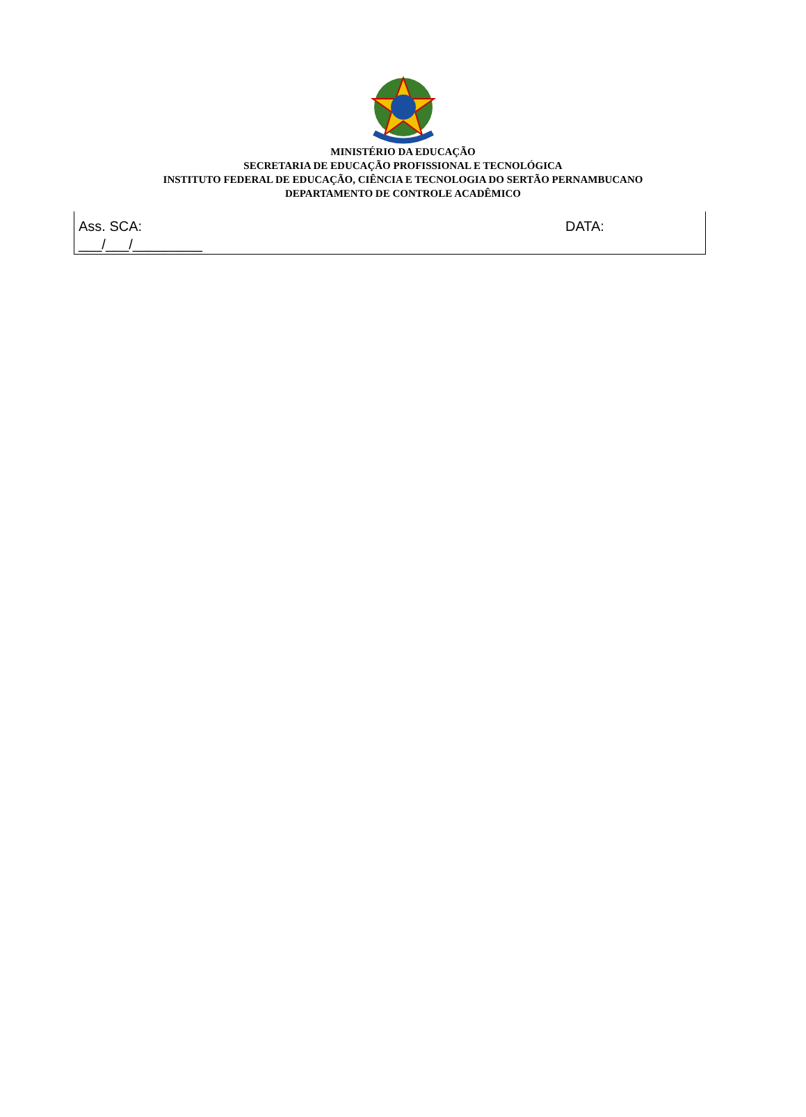MINISTÉRIO DA EDUCAÇÃO
SECRETARIA DE EDUCAÇÃO PROFISSIONAL E TECNOLÓGICA
INSTITUTO FEDERAL DE EDUCAÇÃO, CIÊNCIA E TECNOLOGIA DO SERTÃO PERNAMBUCANO
DEPARTAMENTO DE CONTROLE ACADÊMICO
Ass. SCA: DATA:
___/___/_________